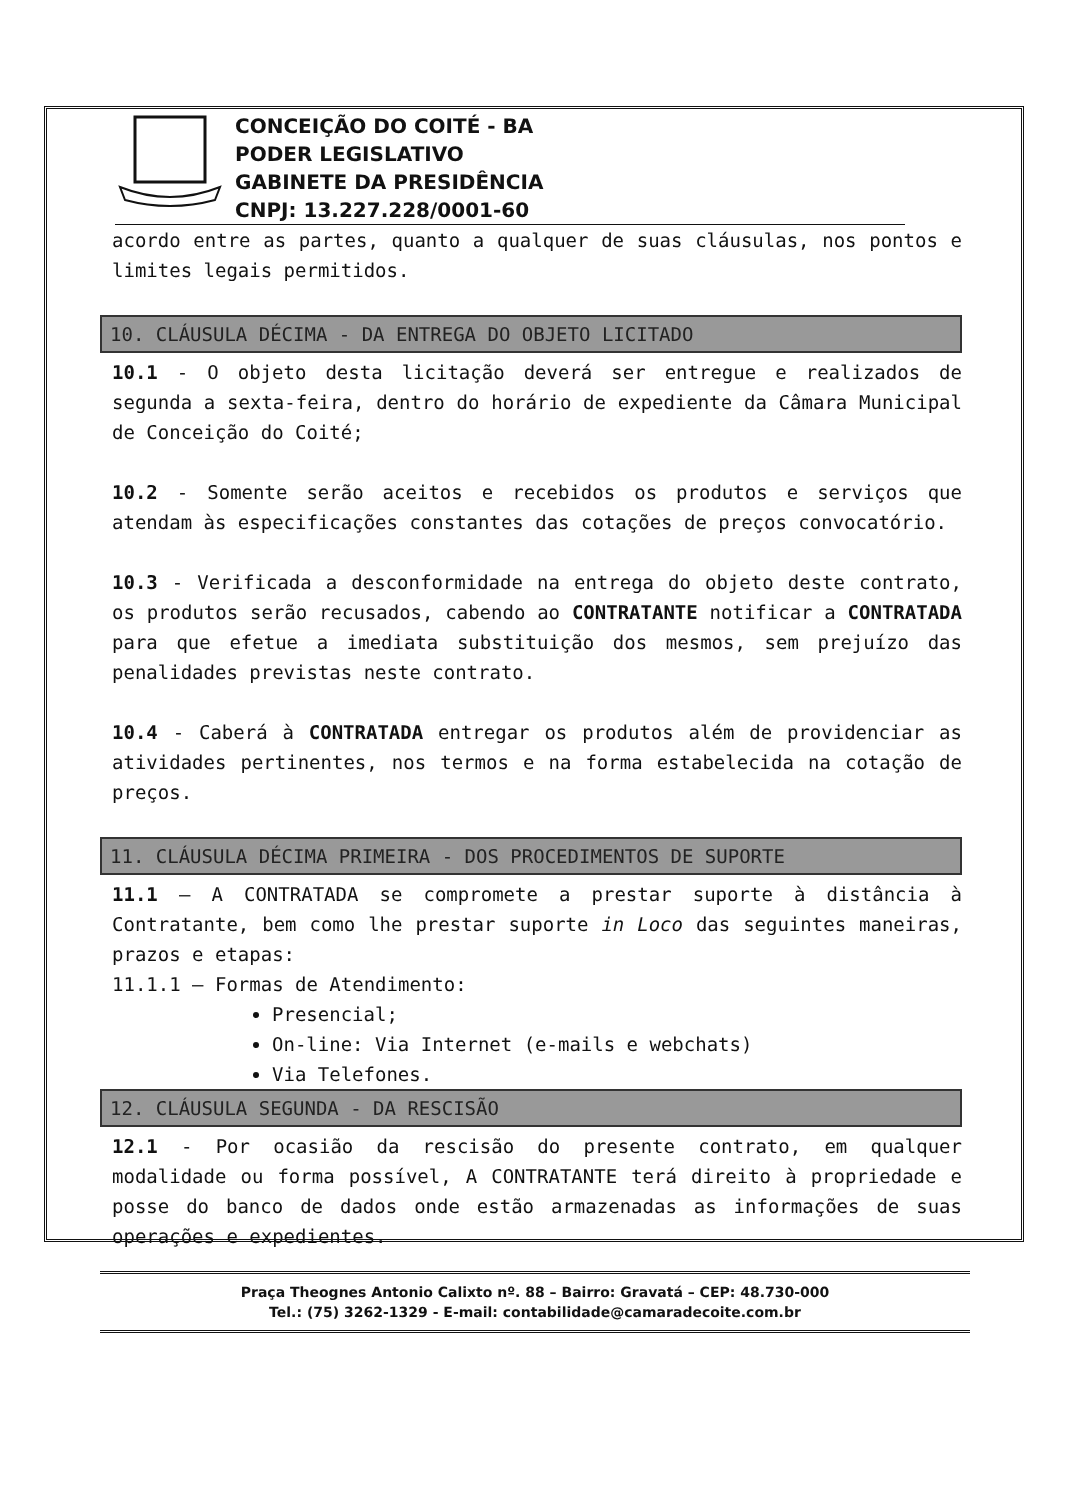CONCEIÇÃO DO COITÉ - BA
PODER LEGISLATIVO
GABINETE DA PRESIDÊNCIA
CNPJ: 13.227.228/0001-60
acordo entre as partes, quanto a qualquer de suas cláusulas, nos pontos e limites legais permitidos.
10. CLÁUSULA DÉCIMA - DA ENTREGA DO OBJETO LICITADO
10.1 - O objeto desta licitação deverá ser entregue e realizados de segunda a sexta-feira, dentro do horário de expediente da Câmara Municipal de Conceição do Coité;
10.2 - Somente serão aceitos e recebidos os produtos e serviços que atendam às especificações constantes das cotações de preços convocatório.
10.3 - Verificada a desconformidade na entrega do objeto deste contrato, os produtos serão recusados, cabendo ao CONTRATANTE notificar a CONTRATADA para que efetue a imediata substituição dos mesmos, sem prejuízo das penalidades previstas neste contrato.
10.4 - Caberá à CONTRATADA entregar os produtos além de providenciar as atividades pertinentes, nos termos e na forma estabelecida na cotação de preços.
11. CLÁUSULA DÉCIMA PRIMEIRA - DOS PROCEDIMENTOS DE SUPORTE
11.1 – A CONTRATADA se compromete a prestar suporte à distância à Contratante, bem como lhe prestar suporte in Loco das seguintes maneiras, prazos e etapas:
11.1.1 – Formas de Atendimento:
Presencial;
On-line: Via Internet (e-mails e webchats)
Via Telefones.
12. CLÁUSULA SEGUNDA - DA RESCISÃO
12.1 - Por ocasião da rescisão do presente contrato, em qualquer modalidade ou forma possível, A CONTRATANTE terá direito à propriedade e posse do banco de dados onde estão armazenadas as informações de suas operações e expedientes.
Praça Theognes Antonio Calixto nº. 88 – Bairro: Gravatá – CEP: 48.730-000
Tel.: (75) 3262-1329 - E-mail: contabilidade@camaradecoite.com.br